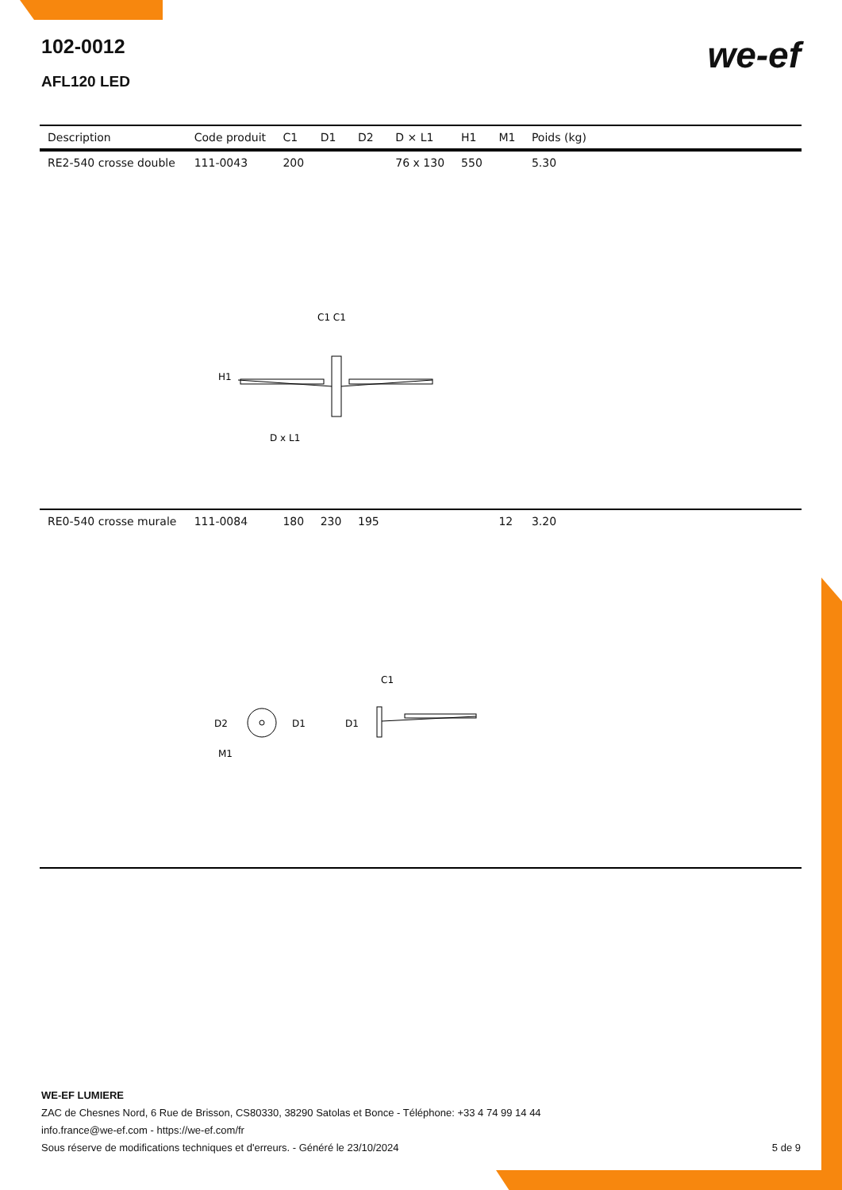102-0012
AFL120 LED
we-ef
| Description | Code produit | C1 | D1 | D2 | D × L1 | H1 | M1 | Poids (kg) | |
| --- | --- | --- | --- | --- | --- | --- | --- | --- | --- |
| RE2-540 crosse double | 111-0043 | 200 | | | 76 x 130 | 550 | | 5.30 | |
| C1 C1 H1 D x L1 | | | | | | | | | |
| RE0-540 crosse murale | 111-0084 | 180 | 230 | 195 | | | 12 | 3.20 | |
| D2 D1 D1 C1 M1 | | | | | | | | | |
WE-EF LUMIERE
ZAC de Chesnes Nord, 6 Rue de Brisson, CS80330, 38290 Satolas et Bonce - Téléphone: +33 4 74 99 14 44
info.france@we-ef.com - https://we-ef.com/fr
Sous réserve de modifications techniques et d'erreurs. - Généré le 23/10/2024 5 de 9